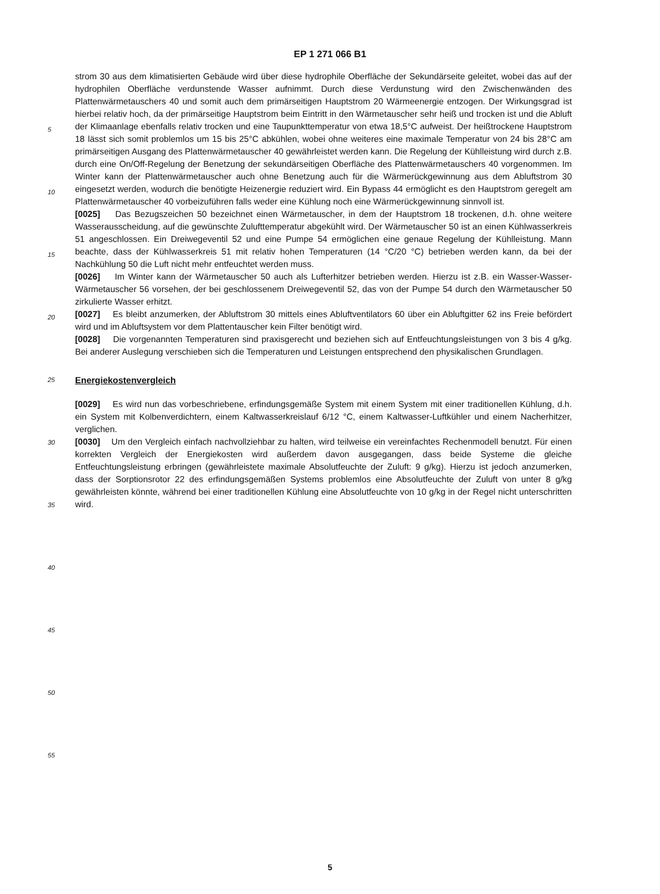EP 1 271 066 B1
strom 30 aus dem klimatisierten Gebäude wird über diese hydrophile Oberfläche der Sekundärseite geleitet, wobei das auf der hydrophilen Oberfläche verdunstende Wasser aufnimmt. Durch diese Verdunstung wird den Zwischenwänden des Plattenwärmetauschers 40 und somit auch dem primärseitigen Hauptstrom 20 Wärmeenergie entzogen. Der Wirkungsgrad ist hierbei relativ hoch, da der primärseitige Hauptstrom beim Eintritt in den Wärmetauscher sehr heiß und trocken ist und die Abluft der Klimaanlage ebenfalls relativ trocken und eine Taupunkttemperatur von etwa 18,5°C aufweist. Der heißtrockene Hauptstrom 18 lässt sich somit problemlos um 15 bis 25°C abkühlen, wobei ohne weiteres eine maximale Temperatur von 24 bis 28°C am primärseitigen Ausgang des Plattenwärmetauscher 40 gewährleistet werden kann. Die Regelung der Kühlleistung wird durch z.B. durch eine On/Off-Regelung der Benetzung der sekundärseitigen Oberfläche des Plattenwärmetauschers 40 vorgenommen. Im Winter kann der Plattenwärmetauscher auch ohne Benetzung auch für die Wärmerückgewinnung aus dem Abluftstrom 30 eingesetzt werden, wodurch die benötigte Heizenergie reduziert wird. Ein Bypass 44 ermöglicht es den Hauptstrom geregelt am Plattenwärmetauscher 40 vorbeizuführen falls weder eine Kühlung noch eine Wärmerückgewinnung sinnvoll ist.
[0025] Das Bezugszeichen 50 bezeichnet einen Wärmetauscher, in dem der Hauptstrom 18 trockenen, d.h. ohne weitere Wasserausscheidung, auf die gewünschte Zulufttemperatur abgekühlt wird. Der Wärmetauscher 50 ist an einen Kühlwasserkreis 51 angeschlossen. Ein Dreiwegeventil 52 und eine Pumpe 54 ermöglichen eine genaue Regelung der Kühlleistung. Mann beachte, dass der Kühlwasserkreis 51 mit relativ hohen Temperaturen (14 °C/20 °C) betrieben werden kann, da bei der Nachkühlung 50 die Luft nicht mehr entfeuchtet werden muss.
[0026] Im Winter kann der Wärmetauscher 50 auch als Lufterhitzer betrieben werden. Hierzu ist z.B. ein Wasser-Wasser-Wärmetauscher 56 vorsehen, der bei geschlossenem Dreiwegeventil 52, das von der Pumpe 54 durch den Wärmetauscher 50 zirkulierte Wasser erhitzt.
[0027] Es bleibt anzumerken, der Abluftstrom 30 mittels eines Abluftventilators 60 über ein Abluftgitter 62 ins Freie befördert wird und im Abluftsystem vor dem Plattentauscher kein Filter benötigt wird.
[0028] Die vorgenannten Temperaturen sind praxisgerecht und beziehen sich auf Entfeuchtungsleistungen von 3 bis 4 g/kg. Bei anderer Auslegung verschieben sich die Temperaturen und Leistungen entsprechend den physikalischen Grundlagen.
Energiekostenvergleich
[0029] Es wird nun das vorbeschriebene, erfindungsgemäße System mit einem System mit einer traditionellen Kühlung, d.h. ein System mit Kolbenverdichtern, einem Kaltwasserkreislauf 6/12 °C, einem Kaltwasser-Luftkühler und einem Nacherhitzer, verglichen.
[0030] Um den Vergleich einfach nachvollziehbar zu halten, wird teilweise ein vereinfachtes Rechenmodell benutzt. Für einen korrekten Vergleich der Energiekosten wird außerdem davon ausgegangen, dass beide Systeme die gleiche Entfeuchtungsleistung erbringen (gewährleistete maximale Absolutfeuchte der Zuluft: 9 g/kg). Hierzu ist jedoch anzumerken, dass der Sorptionsrotor 22 des erfindungsgemäßen Systems problemlos eine Absolutfeuchte der Zuluft von unter 8 g/kg gewährleisten könnte, während bei einer traditionellen Kühlung eine Absolutfeuchte von 10 g/kg in der Regel nicht unterschritten wird.
5
10
15
20
25
30
35
40
45
50
55
5